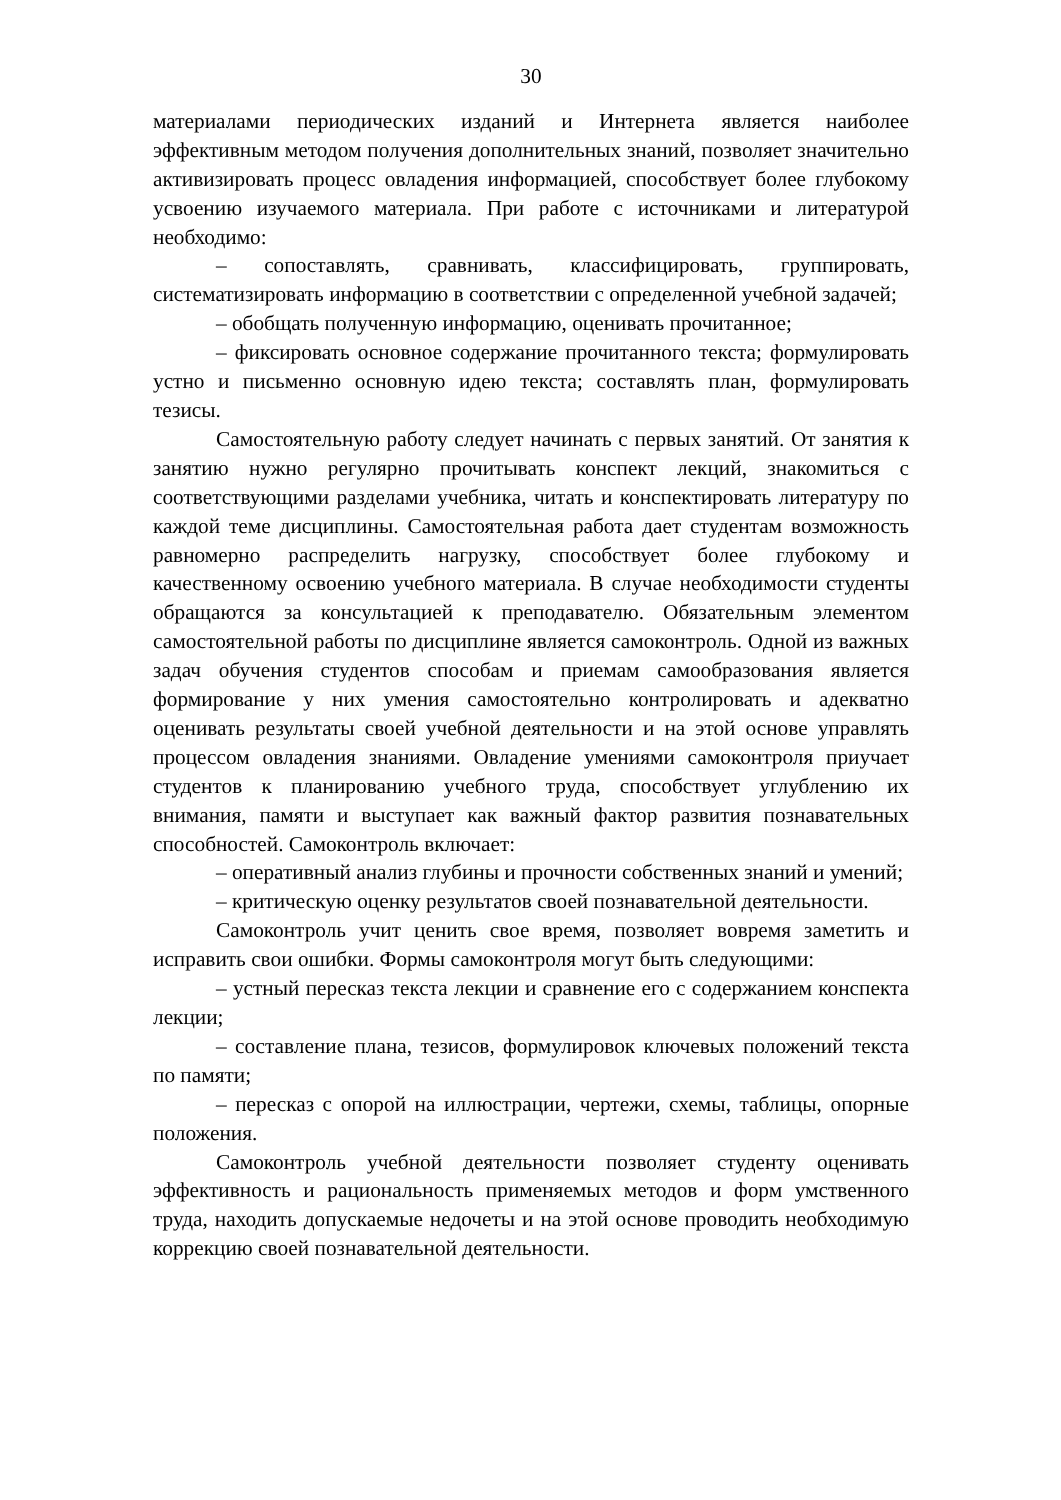30
материалами периодических изданий и Интернета является наиболее эффективным методом получения дополнительных знаний, позволяет значительно активизировать процесс овладения информацией, способствует более глубокому усвоению изучаемого материала. При работе с источниками и литературой необходимо:
– сопоставлять, сравнивать, классифицировать, группировать, систематизировать информацию в соответствии с определенной учебной задачей;
– обобщать полученную информацию, оценивать прочитанное;
– фиксировать основное содержание прочитанного текста; формулировать устно и письменно основную идею текста; составлять план, формулировать тезисы.
Самостоятельную работу следует начинать с первых занятий. От занятия к занятию нужно регулярно прочитывать конспект лекций, знакомиться с соответствующими разделами учебника, читать и конспектировать литературу по каждой теме дисциплины. Самостоятельная работа дает студентам возможность равномерно распределить нагрузку, способствует более глубокому и качественному освоению учебного материала. В случае необходимости студенты обращаются за консультацией к преподавателю. Обязательным элементом самостоятельной работы по дисциплине является самоконтроль. Одной из важных задач обучения студентов способам и приемам самообразования является формирование у них умения самостоятельно контролировать и адекватно оценивать результаты своей учебной деятельности и на этой основе управлять процессом овладения знаниями. Овладение умениями самоконтроля приучает студентов к планированию учебного труда, способствует углублению их внимания, памяти и выступает как важный фактор развития познавательных способностей. Самоконтроль включает:
– оперативный анализ глубины и прочности собственных знаний и умений;
– критическую оценку результатов своей познавательной деятельности.
Самоконтроль учит ценить свое время, позволяет вовремя заметить и исправить свои ошибки. Формы самоконтроля могут быть следующими:
– устный пересказ текста лекции и сравнение его с содержанием конспекта лекции;
– составление плана, тезисов, формулировок ключевых положений текста по памяти;
– пересказ с опорой на иллюстрации, чертежи, схемы, таблицы, опорные положения.
Самоконтроль учебной деятельности позволяет студенту оценивать эффективность и рациональность применяемых методов и форм умственного труда, находить допускаемые недочеты и на этой основе проводить необходимую коррекцию своей познавательной деятельности.